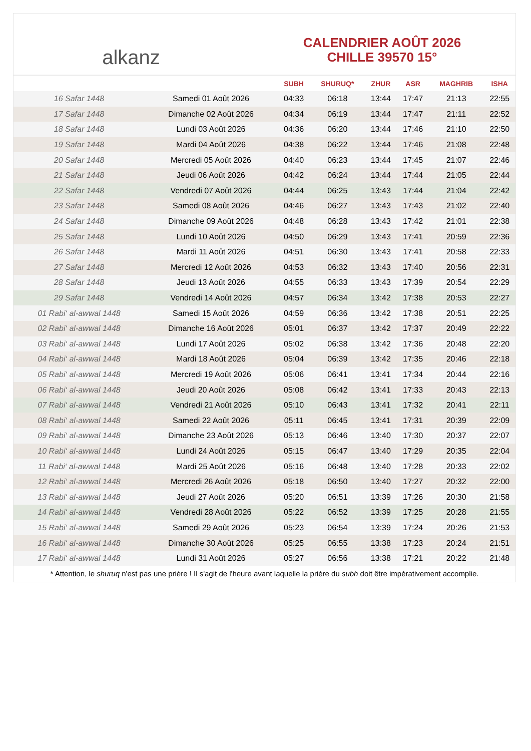alkanz
CALENDRIER AOÛT 2026
CHILLE 39570 15°
| | | SUBH | SHURUQ* | ZHUR | ASR | MAGHRIB | ISHA |
| --- | --- | --- | --- | --- | --- | --- | --- |
| 16 Safar 1448 | Samedi 01 Août 2026 | 04:33 | 06:18 | 13:44 | 17:47 | 21:13 | 22:55 |
| 17 Safar 1448 | Dimanche 02 Août 2026 | 04:34 | 06:19 | 13:44 | 17:47 | 21:11 | 22:52 |
| 18 Safar 1448 | Lundi 03 Août 2026 | 04:36 | 06:20 | 13:44 | 17:46 | 21:10 | 22:50 |
| 19 Safar 1448 | Mardi 04 Août 2026 | 04:38 | 06:22 | 13:44 | 17:46 | 21:08 | 22:48 |
| 20 Safar 1448 | Mercredi 05 Août 2026 | 04:40 | 06:23 | 13:44 | 17:45 | 21:07 | 22:46 |
| 21 Safar 1448 | Jeudi 06 Août 2026 | 04:42 | 06:24 | 13:44 | 17:44 | 21:05 | 22:44 |
| 22 Safar 1448 | Vendredi 07 Août 2026 | 04:44 | 06:25 | 13:43 | 17:44 | 21:04 | 22:42 |
| 23 Safar 1448 | Samedi 08 Août 2026 | 04:46 | 06:27 | 13:43 | 17:43 | 21:02 | 22:40 |
| 24 Safar 1448 | Dimanche 09 Août 2026 | 04:48 | 06:28 | 13:43 | 17:42 | 21:01 | 22:38 |
| 25 Safar 1448 | Lundi 10 Août 2026 | 04:50 | 06:29 | 13:43 | 17:41 | 20:59 | 22:36 |
| 26 Safar 1448 | Mardi 11 Août 2026 | 04:51 | 06:30 | 13:43 | 17:41 | 20:58 | 22:33 |
| 27 Safar 1448 | Mercredi 12 Août 2026 | 04:53 | 06:32 | 13:43 | 17:40 | 20:56 | 22:31 |
| 28 Safar 1448 | Jeudi 13 Août 2026 | 04:55 | 06:33 | 13:43 | 17:39 | 20:54 | 22:29 |
| 29 Safar 1448 | Vendredi 14 Août 2026 | 04:57 | 06:34 | 13:42 | 17:38 | 20:53 | 22:27 |
| 01 Rabi‘ al-awwal 1448 | Samedi 15 Août 2026 | 04:59 | 06:36 | 13:42 | 17:38 | 20:51 | 22:25 |
| 02 Rabi‘ al-awwal 1448 | Dimanche 16 Août 2026 | 05:01 | 06:37 | 13:42 | 17:37 | 20:49 | 22:22 |
| 03 Rabi‘ al-awwal 1448 | Lundi 17 Août 2026 | 05:02 | 06:38 | 13:42 | 17:36 | 20:48 | 22:20 |
| 04 Rabi‘ al-awwal 1448 | Mardi 18 Août 2026 | 05:04 | 06:39 | 13:42 | 17:35 | 20:46 | 22:18 |
| 05 Rabi‘ al-awwal 1448 | Mercredi 19 Août 2026 | 05:06 | 06:41 | 13:41 | 17:34 | 20:44 | 22:16 |
| 06 Rabi‘ al-awwal 1448 | Jeudi 20 Août 2026 | 05:08 | 06:42 | 13:41 | 17:33 | 20:43 | 22:13 |
| 07 Rabi‘ al-awwal 1448 | Vendredi 21 Août 2026 | 05:10 | 06:43 | 13:41 | 17:32 | 20:41 | 22:11 |
| 08 Rabi‘ al-awwal 1448 | Samedi 22 Août 2026 | 05:11 | 06:45 | 13:41 | 17:31 | 20:39 | 22:09 |
| 09 Rabi‘ al-awwal 1448 | Dimanche 23 Août 2026 | 05:13 | 06:46 | 13:40 | 17:30 | 20:37 | 22:07 |
| 10 Rabi‘ al-awwal 1448 | Lundi 24 Août 2026 | 05:15 | 06:47 | 13:40 | 17:29 | 20:35 | 22:04 |
| 11 Rabi‘ al-awwal 1448 | Mardi 25 Août 2026 | 05:16 | 06:48 | 13:40 | 17:28 | 20:33 | 22:02 |
| 12 Rabi‘ al-awwal 1448 | Mercredi 26 Août 2026 | 05:18 | 06:50 | 13:40 | 17:27 | 20:32 | 22:00 |
| 13 Rabi‘ al-awwal 1448 | Jeudi 27 Août 2026 | 05:20 | 06:51 | 13:39 | 17:26 | 20:30 | 21:58 |
| 14 Rabi‘ al-awwal 1448 | Vendredi 28 Août 2026 | 05:22 | 06:52 | 13:39 | 17:25 | 20:28 | 21:55 |
| 15 Rabi‘ al-awwal 1448 | Samedi 29 Août 2026 | 05:23 | 06:54 | 13:39 | 17:24 | 20:26 | 21:53 |
| 16 Rabi‘ al-awwal 1448 | Dimanche 30 Août 2026 | 05:25 | 06:55 | 13:38 | 17:23 | 20:24 | 21:51 |
| 17 Rabi‘ al-awwal 1448 | Lundi 31 Août 2026 | 05:27 | 06:56 | 13:38 | 17:21 | 20:22 | 21:48 |
* Attention, le shuruq n'est pas une prière ! Il s'agit de l'heure avant laquelle la prière du subh doit être impérativement accomplie.